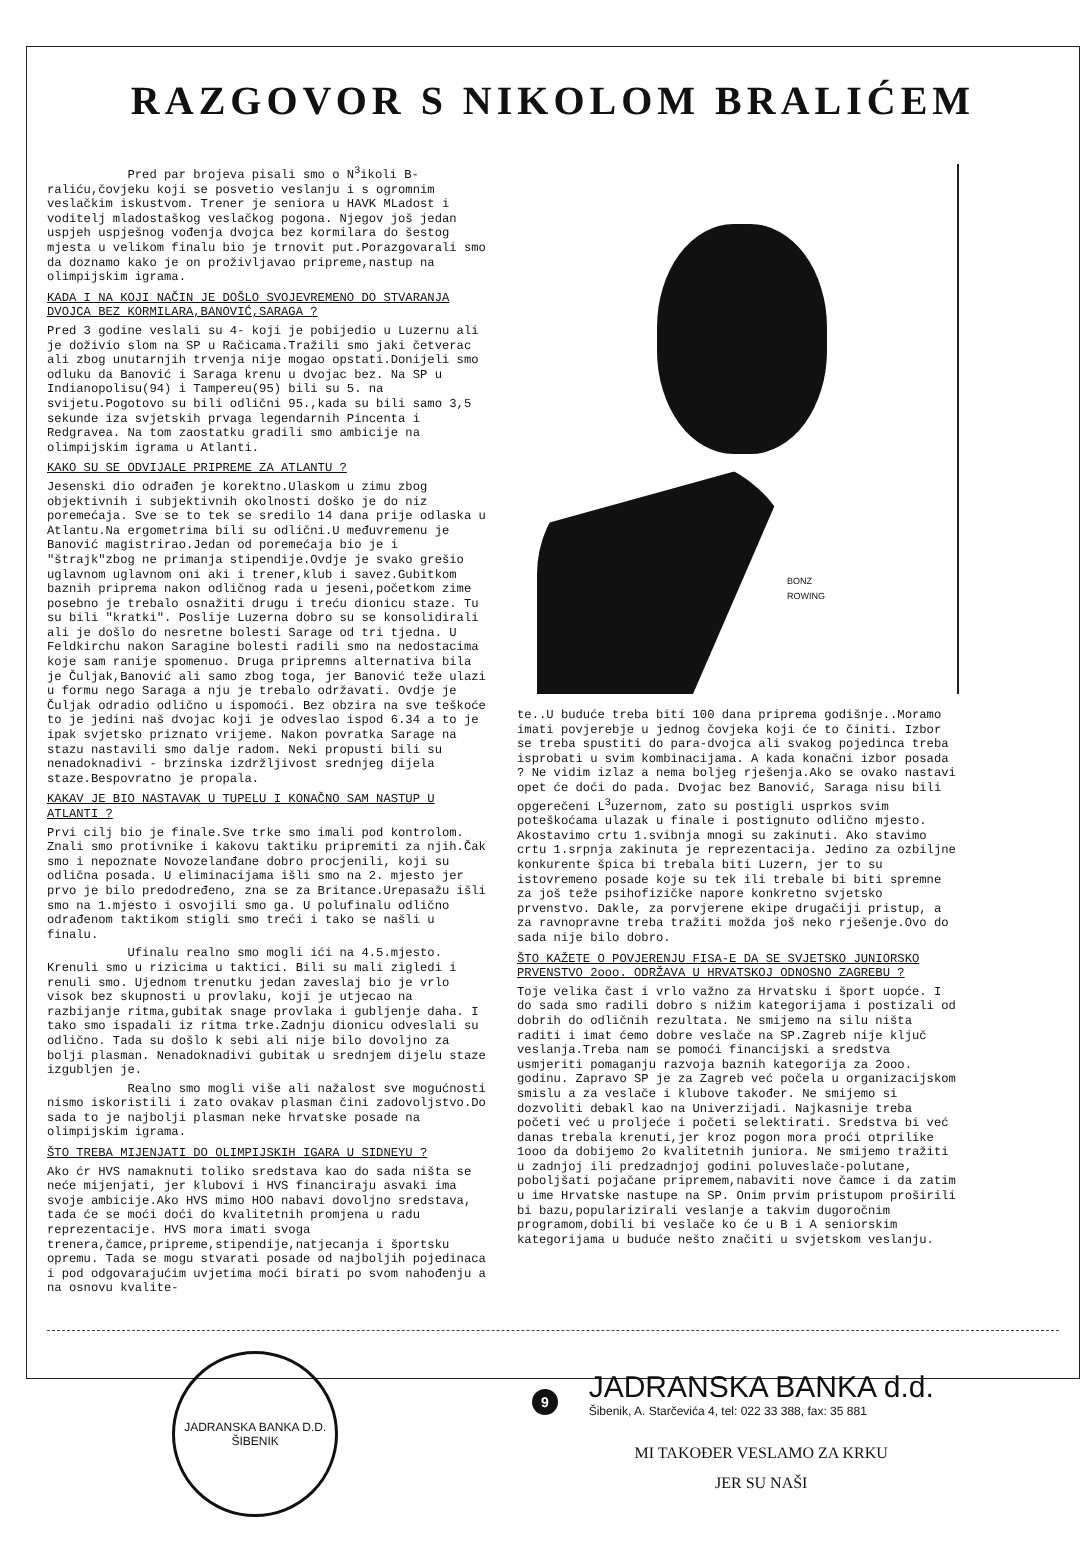RAZGOVOR S NIKOLOM BRALIĆEM
Pred par brojeva pisali smo o N<sup>3</sup>ikoli B-raliću,čovjeku koji se posvetio veslanju i s ogromnim veslačkim iskustvom. Trener je seniora u HAVK MLadost i voditelj mladostaškog veslačkog pogona. Njegov još jedan uspjeh uspješnog vođenja dvojca bez kormilara do šestog mjesta u velikom finalu bio je trnovit put.Porazgovarali smo da doznamo kako je on proživljavao pripreme,nastup na olimpijskim igrama.
KADA I NA KOJI NAČIN JE DOŠLO SVOJEVREMENO DO STVARANJA DVOJCA BEZ KORMILARA,BANOVIĆ,SARAGA ?
Pred 3 godine veslali su 4- koji je pobijedio u Luzernu ali je doživio slom na SP u Račicama.Tražili smo jaki četverac ali zbog unutarnjih trvenja nije mogao opstati.Donijeli smo odluku da Banović i Saraga krenu u dvojac bez. Na SP u Indianopolisu(94) i Tampereu(95) bili su 5. na svijetu.Pogotovo su bili odlični 95.,kada su bili samo 3,5 sekunde iza svjetskih prvaga legendarnih Pincenta i Redgravea. Na tom zaostatku gradili smo ambicije na olimpijskim igrama u Atlanti.
KAKO SU SE ODVIJALE PRIPREME ZA ATLANTU ?
Jesenski dio odrađen je korektno.Ulaskom u zimu zbog objektivnih i subjektivnih okolnosti doško je do niz poremećaja. Sve se to tek se sredilo 14 dana prije odlaska u Atlantu.Na ergometrima bili su odlični.U međuvremenu je Banović magistrirao.Jedan od poremećaja bio je i "štrajk"zbog ne primanja stipendije.Ovdje je svako grešio uglavnom uglavnom oni aki i trener,klub i savez.Gubitkom baznih priprema nakon odličnog rada u jeseni,početkom zime posebno je trebalo osnažiti drugu i treću dionicu staze. Tu su bili "kratki". Poslije Luzerna dobro su se konsolidirali ali je došlo do nesretne bolesti Sarage od tri tjedna. U Feldkirchu nakon Saragine bolesti radili smo na nedostacima koje sam ranije spomenuo. Druga pripremns alternativa bila je Čuljak,Banović ali samo zbog toga, jer Banović teže ulazi u formu nego Saraga a nju je trebalo održavati. Ovdje je Čuljak odradio odlično u ispomoći. Bez obzira na sve teškoće to je jedini naš dvojac koji je odveslao ispod 6.34 a to je ipak svjetsko priznato vrijeme. Nakon povratka Sarage na stazu nastavili smo dalje radom. Neki propusti bili su nenadoknadivi - brzinska izdržljivost srednjeg dijela staze.Bespovratno je propala.
KAKAV JE BIO NASTAVAK U TUPELU I KONAČNO SAM NASTUP U ATLANTI ?
Prvi cilj bio je finale.Sve trke smo imali pod kontrolom. Znali smo protivnike i kakovu taktiku pripremiti za njih.Čak smo i nepoznate Novozelanđane dobro procjenili, koji su odlična posada. U eliminacijama išli smo na 2. mjesto jer prvo je bilo predodređeno, zna se za Britance.Urepasažu išli smo na 1.mjesto i osvojili smo ga. U polufinalu odlično odrađenom taktikom stigli smo treći i tako se našli u finalu.
Ufinalu realno smo mogli ići na 4.5.mjesto. Krenuli smo u rizicima u taktici. Bili su mali zigledi i renuli smo. Ujednom trenutku jedan zaveslaj bio je vrlo visok bez skupnosti u provlaku, koji je utjecao na razbijanje ritma,gubitak snage provlaka i gubljenje daha. I tako smo ispadali iz ritma trke.Zadnju dionicu odveslali su odlično. Tada su došlo k sebi ali nije bilo dovoljno za bolji plasman. Nenadoknadivi gubitak u srednjem dijelu staze izgubljen je.
Realno smo mogli više ali nažalost sve mogućnosti nismo iskoristili i zato ovakav plasman čini zadovoljstvo.Do sada to je najbolji plasman neke hrvatske posade na olimpijskim igrama.
ŠTO TREBA MIJENJATI DO OLIMPIJSKIH IGARA U SIDNEYU ?
Ako ćr HVS namaknuti toliko sredstava kao do sada ništa se neće mijenjati, jer klubovi i HVS financiraju asvaki ima svoje ambicije.Ako HVS mimo HOO nabavi dovoljno sredstava, tada će se moći doći do kvalitetnih promjena u radu reprezentacije. HVS mora imati svoga trenera,čamce,pripreme,stipendije,natjecanja i športsku opremu. Tada se mogu stvarati posade od najboljih pojedinaca i pod odgovarajućim uvjetima moći birati po svom nahođenju a na osnovu kvalite-
BONZ
ROWING
te..U buduće treba biti 100 dana priprema godišnje..Moramo imati povjerebje u jednog čovjeka koji će to činiti. Izbor se treba spustiti do para-dvojca ali svakog pojedinca treba isprobati u svim kombinacijama. A kada konačni izbor posada ? Ne vidim izlaz a nema boljeg rješenja.Ako se ovako nastavi opet će doći do pada. Dvojac bez Banović, Saraga nisu bili opgerečeni L<sup>3</sup>uzernom, zato su postigli usprkos svim poteškoćama ulazak u finale i postignuto odlično mjesto. Akostavimo crtu 1.svibnja mnogi su zakinuti. Ako stavimo crtu 1.srpnja zakinuta je reprezentacija. Jedino za ozbiljne konkurente špica bi trebala biti Luzern, jer to su istovremeno posade koje su tek ili trebale bi biti spremne za još teže psihofizičke napore konkretno svjetsko prvenstvo. Dakle, za porvjerene ekipe drugačiji pristup, a za ravnopravne treba tražiti možda još neko rješenje.Ovo do sada nije bilo dobro.
ŠTO KAŽETE O POVJERENJU FISA-E DA SE SVJETSKO JUNIORSKO PRVENSTVO 2ooo. ODRŽAVA U HRVATSKOJ ODNOSNO ZAGREBU ?
Toje velika čast i vrlo važno za Hrvatsku i šport uopće. I do sada smo radili dobro s nižim kategorijama i postizali od dobrih do odličnih rezultata. Ne smijemo na silu ništa raditi i imat ćemo dobre veslače na SP.Zagreb nije ključ veslanja.Treba nam se pomoći financijski a sredstva usmjeriti pomaganju razvoja baznih kategorija za 2ooo. godinu. Zapravo SP je za Zagreb već počela u organizacijskom smislu a za veslače i klubove također. Ne smijemo si dozvoliti debakl kao na Univerzijadi. Najkasnije treba početi već u proljeće i početi selektirati. Sredstva bi već danas trebala krenuti,jer kroz pogon mora proći otprilike 1ooo da dobijemo 2o kvalitetnih juniora. Ne smijemo tražiti u zadnjoj ili predzadnjoj godini poluveslače-polutane, poboljšati pojačane pripremem,nabaviti nove čamce i da zatim u ime Hrvatske nastupe na SP. Onim prvim pristupom proširili bi bazu,popularizirali veslanje a takvim dugoročnim programom,dobili bi veslače ko će u B i A seniorskim kategorijama u buduće nešto značiti u svjetskom veslanju.
JADRANSKA BANKA D.D.
ŠIBENIK
JADRANSKA BANKA d.d.
Šibenik, A. Starčevića 4, tel: 022 33 388, fax: 35 881
MI TAKOĐER VESLAMO ZA KRKU
JER SU NAŠI
9